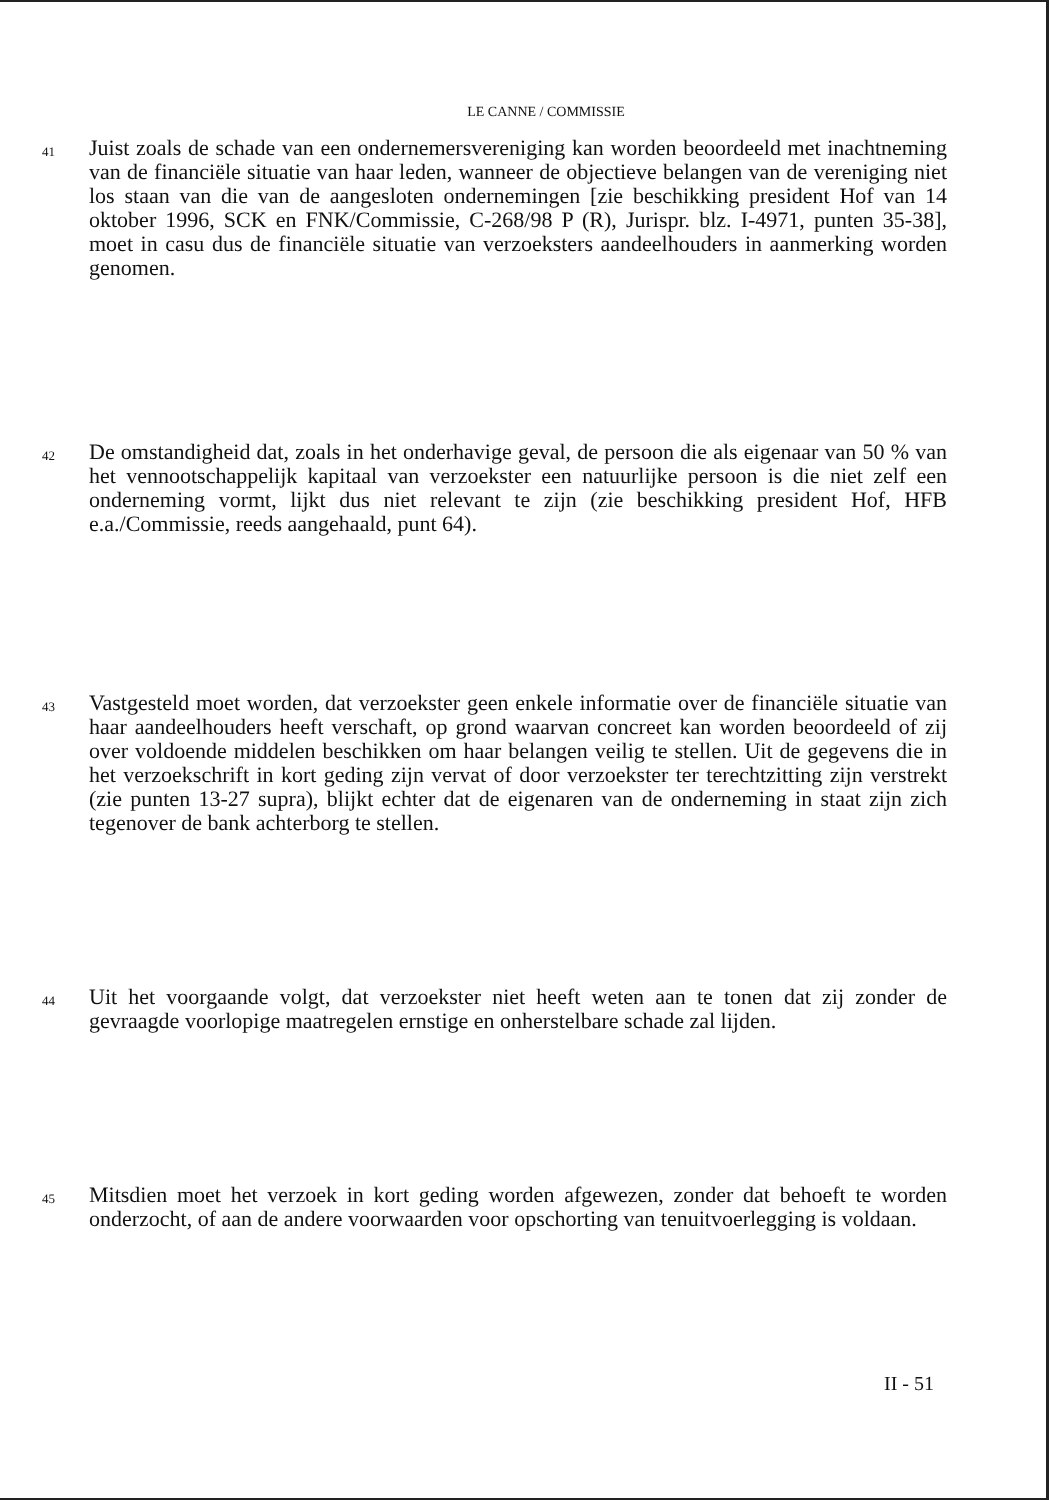LE CANNE / COMMISSIE
41
Juist zoals de schade van een ondernemersvereniging kan worden beoordeeld met inachtneming van de financiële situatie van haar leden, wanneer de objectieve belangen van de vereniging niet los staan van die van de aangesloten ondernemingen [zie beschikking president Hof van 14 oktober 1996, SCK en FNK/Commissie, C-268/98 P (R), Jurispr. blz. I-4971, punten 35-38], moet in casu dus de financiële situatie van verzoeksters aandeelhouders in aanmerking worden genomen.
42
De omstandigheid dat, zoals in het onderhavige geval, de persoon die als eigenaar van 50 % van het vennootschappelijk kapitaal van verzoekster een natuurlijke persoon is die niet zelf een onderneming vormt, lijkt dus niet relevant te zijn (zie beschikking president Hof, HFB e.a./Commissie, reeds aangehaald, punt 64).
43
Vastgesteld moet worden, dat verzoekster geen enkele informatie over de financiële situatie van haar aandeelhouders heeft verschaft, op grond waarvan concreet kan worden beoordeeld of zij over voldoende middelen beschikken om haar belangen veilig te stellen. Uit de gegevens die in het verzoekschrift in kort geding zijn vervat of door verzoekster ter terechtzitting zijn verstrekt (zie punten 13-27 supra), blijkt echter dat de eigenaren van de onderneming in staat zijn zich tegenover de bank achterborg te stellen.
44
Uit het voorgaande volgt, dat verzoekster niet heeft weten aan te tonen dat zij zonder de gevraagde voorlopige maatregelen ernstige en onherstelbare schade zal lijden.
45
Mitsdien moet het verzoek in kort geding worden afgewezen, zonder dat behoeft te worden onderzocht, of aan de andere voorwaarden voor opschorting van tenuitvoerlegging is voldaan.
II - 51